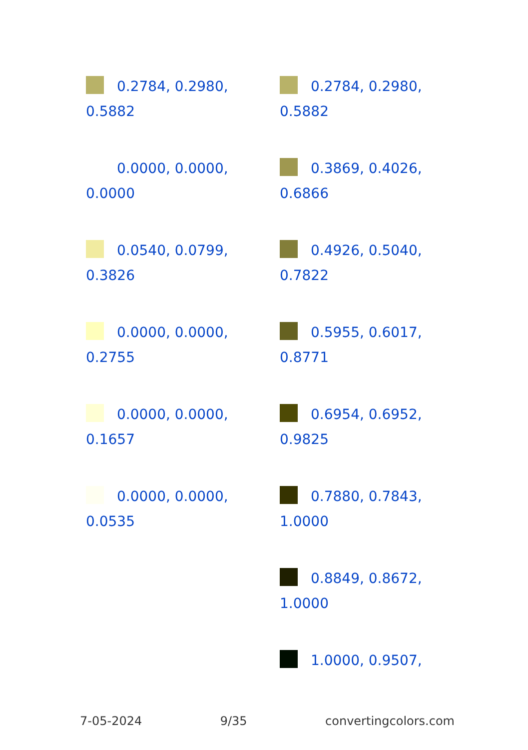0.2784, 0.2980, 0.5882
0.0000, 0.0000, 0.0000
0.0540, 0.0799, 0.3826
0.0000, 0.0000, 0.2755
0.0000, 0.0000, 0.1657
0.0000, 0.0000, 0.0535
0.2784, 0.2980, 0.5882
0.3869, 0.4026, 0.6866
0.4926, 0.5040, 0.7822
0.5955, 0.6017, 0.8771
0.6954, 0.6952, 0.9825
0.7880, 0.7843, 1.0000
0.8849, 0.8672, 1.0000
1.0000, 0.9507,
7-05-2024 9/35 convertingcolors.com